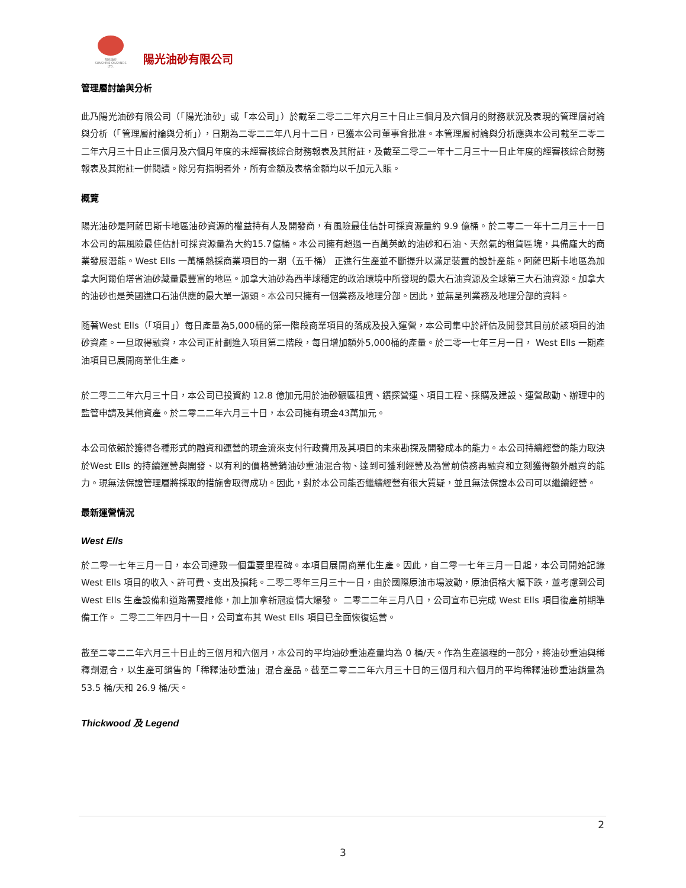阳光油砂
SUNSHINE OILSANDS LTD.
陽光油砂有限公司
管理層討論與分析
此乃陽光油砂有限公司（「陽光油砂」或「本公司」）於截至二零二二年六月三十日止三個月及六個月的財務狀況及表現的管理層討論與分析（「管理層討論與分析」），日期為二零二二年八月十二日，已獲本公司董事會批准。本管理層討論與分析應與本公司截至二零二二年六月三十日止三個月及六個月年度的未經審核綜合財務報表及其附註，及截至二零二一年十二月三十一日止年度的經審核綜合財務報表及其附註一併閱讀。除另有指明者外，所有金額及表格金額均以千加元入賬。
概覽
陽光油砂是阿薩巴斯卡地區油砂資源的權益持有人及開發商，有風險最佳估計可採資源量約 9.9 億桶。於二零二一年十二月三十一日本公司的無風險最佳估計可採資源量為大約15.7億桶。本公司擁有超過一百萬英畝的油砂和石油、天然氣的租賃區塊，具備龐大的商業發展潛能。West Ells 一萬桶熱採商業項目的一期（五千桶） 正進行生產並不斷提升以滿足裝置的設計產能。阿薩巴斯卡地區為加拿大阿爾伯塔省油砂藏量最豐富的地區。加拿大油砂為西半球穩定的政治環境中所發現的最大石油資源及全球第三大石油資源。加拿大的油砂也是美國進口石油供應的最大單一源頭。本公司只擁有一個業務及地理分部。因此，並無呈列業務及地理分部的資料。
隨著West Ells（「項目」）每日產量為5,000桶的第一階段商業項目的落成及投入運營，本公司集中於評估及開發其目前於該項目的油砂資產。一旦取得融資，本公司正計劃進入項目第二階段，每日增加額外5,000桶的產量。於二零一七年三月一日， West Ells 一期產油項目已展開商業化生產。
於二零二二年六月三十日，本公司已投資約 12.8 億加元用於油砂礦區租賃、鑽探營運、項目工程、採購及建設、運營啟動、辦理中的監管申請及其他資產。於二零二二年六月三十日，本公司擁有現金43萬加元。
本公司依賴於獲得各種形式的融資和運營的現金流來支付行政費用及其項目的未來勘探及開發成本的能力。本公司持續經營的能力取決於West Ells 的持續運營與開發、以有利的價格營銷油砂重油混合物、達到可獲利經營及為當前債務再融資和立刻獲得額外融資的能力。現無法保證管理層將採取的措施會取得成功。因此，對於本公司能否繼續經營有很大質疑，並且無法保證本公司可以繼續經營。
最新運營情況
West Ells
於二零一七年三月一日，本公司達致一個重要里程碑。本項目展開商業化生產。因此，自二零一七年三月一日起，本公司開始記錄 West Ells 項目的收入、許可費、支出及損耗。二零二零年三月三十一日，由於國際原油市場波動，原油價格大幅下跌，並考慮到公司 West Ells 生產設備和道路需要維修，加上加拿新冠疫情大爆發。 二零二二年三月八日，公司宣布已完成 West Ells 項目復產前期準備工作。 二零二二年四月十一日，公司宣布其 West Ells 項目已全面恢復运营。
截至二零二二年六月三十日止的三個月和六個月，本公司的平均油砂重油產量均為 0 桶/天。作為生產過程的一部分，將油砂重油與稀釋劑混合，以生產可銷售的「稀釋油砂重油」混合產品。截至二零二二年六月三十日的三個月和六個月的平均稀釋油砂重油銷量為 53.5 桶/天和 26.9 桶/天。
Thickwood 及 Legend
2
3